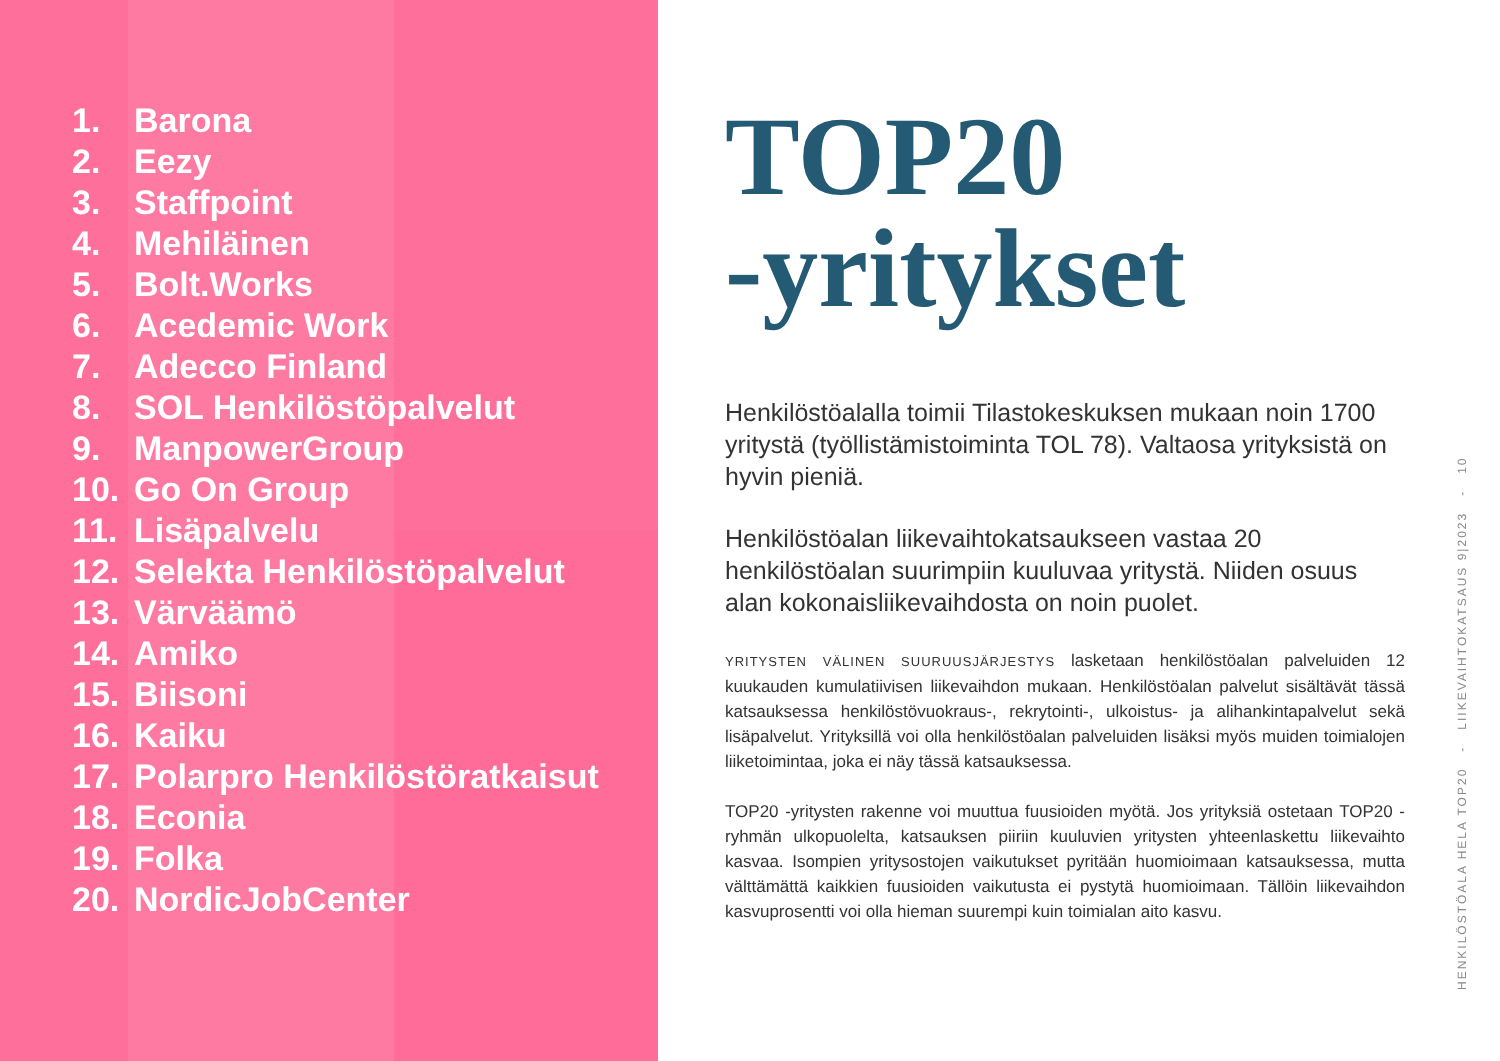1. Barona
2. Eezy
3. Staffpoint
4. Mehiläinen
5. Bolt.Works
6. Acedemic Work
7. Adecco Finland
8. SOL Henkilöstöpalvelut
9. ManpowerGroup
10. Go On Group
11. Lisäpalvelu
12. Selekta Henkilöstöpalvelut
13. Värväämö
14. Amiko
15. Biisoni
16. Kaiku
17. Polarpro Henkilöstöratkaisut
18. Econia
19. Folka
20. NordicJobCenter
TOP20
-yritykset
Henkilöstöalalla toimii Tilastokeskuksen mukaan noin 1700 yritystä (työllistämistoiminta TOL 78). Valtaosa yrityksistä on hyvin pieniä.
Henkilöstöalan liikevaihtokatsaukseen vastaa 20 henkilöstöalan suurimpiin kuuluvaa yritystä. Niiden osuus alan kokonaisliikevaihdosta on noin puolet.
YRITYSTEN VÄLINEN SUURUUSJÄRJESTYS lasketaan henkilöstöalan palveluiden 12 kuukauden kumulatiivisen liikevaihdon mukaan. Henkilöstöalan palvelut sisältävät tässä katsauksessa henkilöstövuokraus-, rekrytointi-, ulkoistus- ja alihankintapalvelut sekä lisäpalvelut. Yrityksillä voi olla henkilöstöalan palveluiden lisäksi myös muiden toimialojen liiketoimintaa, joka ei näy tässä katsauksessa.
TOP20 -yritysten rakenne voi muuttua fuusioiden myötä. Jos yrityksiä ostetaan TOP20 -ryhmän ulkopuolelta, katsauksen piiriin kuuluvien yritysten yhteenlaskettu liikevaihto kasvaa. Isompien yritysostojen vaikutukset pyritään huomioimaan katsauksessa, mutta välttämättä kaikkien fuusioiden vaikutusta ei pystytä huomioimaan. Tällöin liikevaihdon kasvuprosentti voi olla hieman suurempi kuin toimialan aito kasvu.
HENKILÖSTÖALA HELA TOP20 - LIIKEVAIHTOKATSAUS 9|2023 - 10